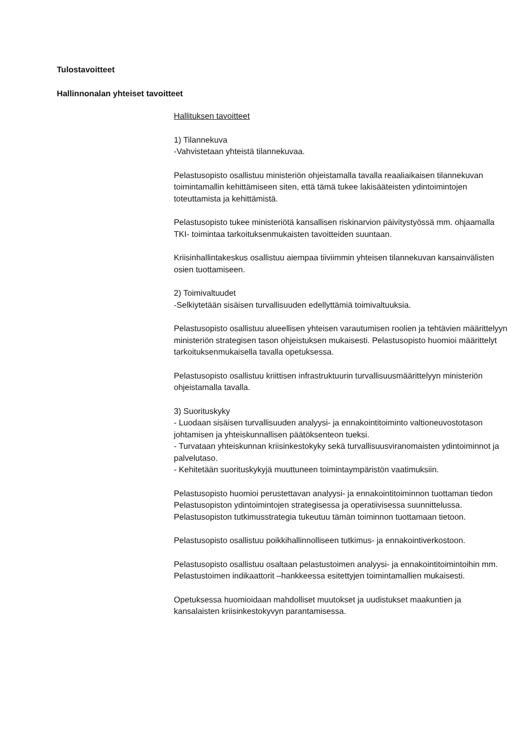Tulostavoitteet
Hallinnonalan yhteiset tavoitteet
Hallituksen tavoitteet
1) Tilannekuva
-Vahvistetaan yhteistä tilannekuvaa.
Pelastusopisto osallistuu ministeriön ohjeistamalla tavalla reaaliaikaisen tilannekuvan toimintamallin kehittämiseen siten, että tämä tukee lakisääteisten ydintoimintojen toteuttamista ja kehittämistä.
Pelastusopisto tukee ministeriötä kansallisen riskinarvion päivitystyössä mm. ohjaamalla TKI- toimintaa tarkoituksenmukaisten tavoitteiden suuntaan.
Kriisinhallintakeskus osallistuu aiempaa tiiviimmin yhteisen tilannekuvan kansainvälisten osien tuottamiseen.
2) Toimivaltuudet
-Selkiytetään sisäisen turvallisuuden edellyttämiä toimivaltuuksia.
Pelastusopisto osallistuu alueellisen yhteisen varautumisen roolien ja tehtävien määrittelyyn ministeriön strategisen tason ohjeistuksen mukaisesti. Pelastusopisto huomioi määrittelyt tarkoituksenmukaisella tavalla opetuksessa.
Pelastusopisto osallistuu kriittisen infrastruktuurin turvallisuusmäärittelyyn ministeriön ohjeistamalla tavalla.
3) Suorituskyky
- Luodaan sisäisen turvallisuuden analyysi- ja ennakointitoiminto valtioneuvostotason johtamisen ja yhteiskunnallisen päätöksenteon tueksi.
- Turvataan yhteiskunnan kriisinkestokyky sekä turvallisuusviranomaisten ydintoiminnot ja palvelutaso.
- Kehitetään suorituskykyjä muuttuneen toimintaympäristön vaatimuksiin.
Pelastusopisto huomioi perustettavan analyysi- ja ennakointitoiminnon tuottaman tiedon Pelastusopiston ydintoimintojen strategisessa ja operatiivisessa suunnittelussa. Pelastusopiston tutkimusstrategia tukeutuu tämän toiminnon tuottamaan tietoon.
Pelastusopisto osallistuu poikkihallinnolliseen tutkimus- ja ennakointiverkostoon.
Pelastusopisto osallistuu osaltaan pelastustoimen analyysi- ja ennakointitoimintoihin mm. Pelastustoimen indikaattorit –hankkeessa esitettyjen toimintamallien mukaisesti.
Opetuksessa huomioidaan mahdolliset muutokset ja uudistukset maakuntien ja kansalaisten kriisinkestokyvyn parantamisessa.